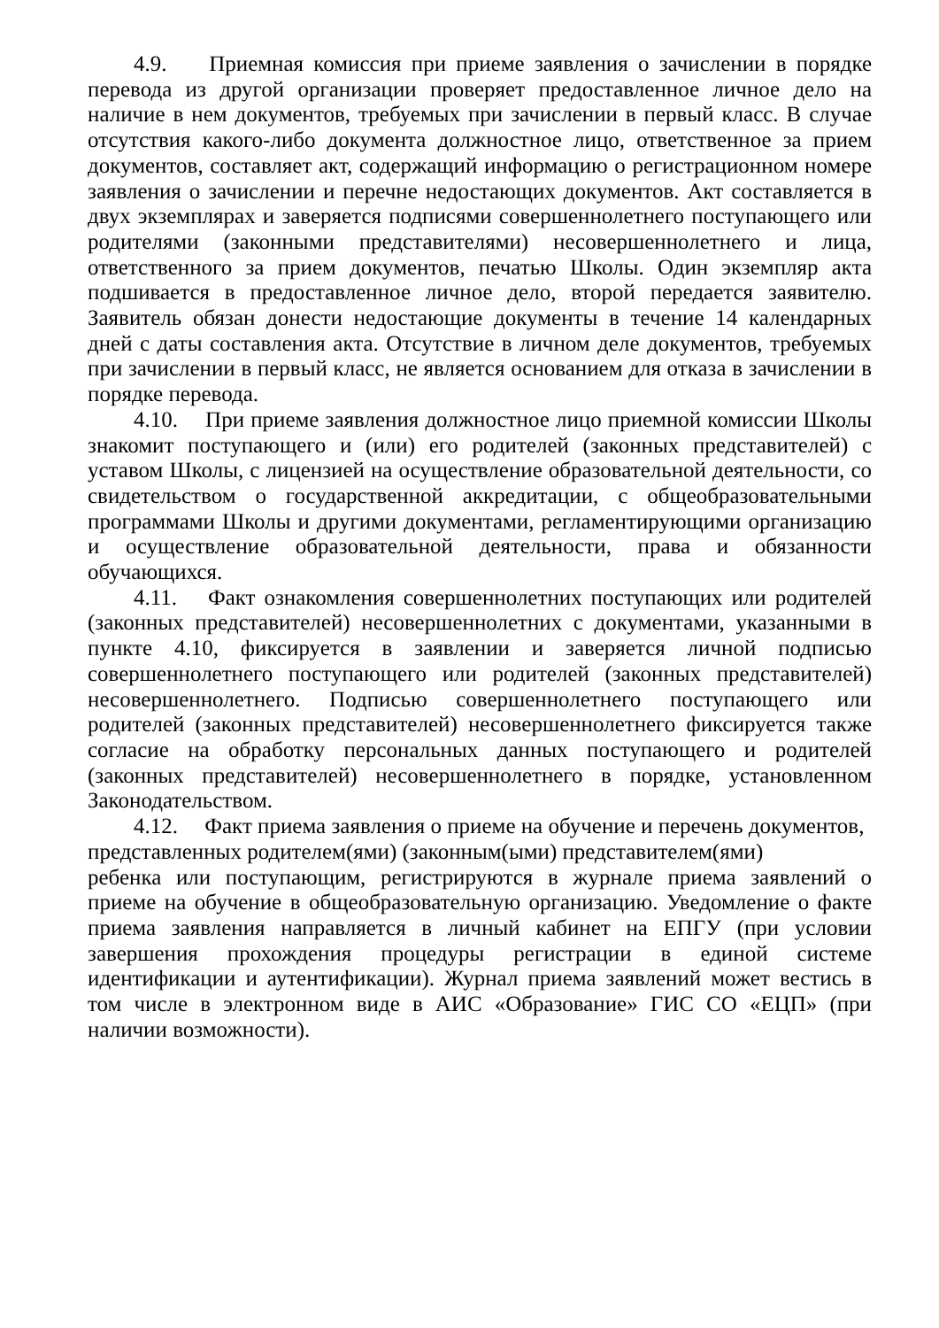4.9. Приемная комиссия при приеме заявления о зачислении в порядке перевода из другой организации проверяет предоставленное личное дело на наличие в нем документов, требуемых при зачислении в первый класс. В случае отсутствия какого-либо документа должностное лицо, ответственное за прием документов, составляет акт, содержащий информацию о регистрационном номере заявления о зачислении и перечне недостающих документов. Акт составляется в двух экземплярах и заверяется подписями совершеннолетнего поступающего или родителями (законными представителями) несовершеннолетнего и лица, ответственного за прием документов, печатью Школы. Один экземпляр акта подшивается в предоставленное личное дело, второй передается заявителю. Заявитель обязан донести недостающие документы в течение 14 календарных дней с даты составления акта. Отсутствие в личном деле документов, требуемых при зачислении в первый класс, не является основанием для отказа в зачислении в порядке перевода.
4.10. При приеме заявления должностное лицо приемной комиссии Школы знакомит поступающего и (или) его родителей (законных представителей) с уставом Школы, с лицензией на осуществление образовательной деятельности, со свидетельством о государственной аккредитации, с общеобразовательными программами Школы и другими документами, регламентирующими организацию и осуществление образовательной деятельности, права и обязанности обучающихся.
4.11. Факт ознакомления совершеннолетних поступающих или родителей (законных представителей) несовершеннолетних с документами, указанными в пункте 4.10, фиксируется в заявлении и заверяется личной подписью совершеннолетнего поступающего или родителей (законных представителей) несовершеннолетнего. Подписью совершеннолетнего поступающего или родителей (законных представителей) несовершеннолетнего фиксируется также согласие на обработку персональных данных поступающего и родителей (законных представителей) несовершеннолетнего в порядке, установленном Законодательством.
4.12. Факт приема заявления о приеме на обучение и перечень документов, представленных родителем(ями) (законным(ыми) представителем(ями)
ребенка или поступающим, регистрируются в журнале приема заявлений о приеме на обучение в общеобразовательную организацию. Уведомление о факте приема заявления направляется в личный кабинет на ЕПГУ (при условии завершения прохождения процедуры регистрации в единой системе идентификации и аутентификации). Журнал приема заявлений может вестись в том числе в электронном виде в АИС «Образование» ГИС СО «ЕЦП» (при наличии возможности).